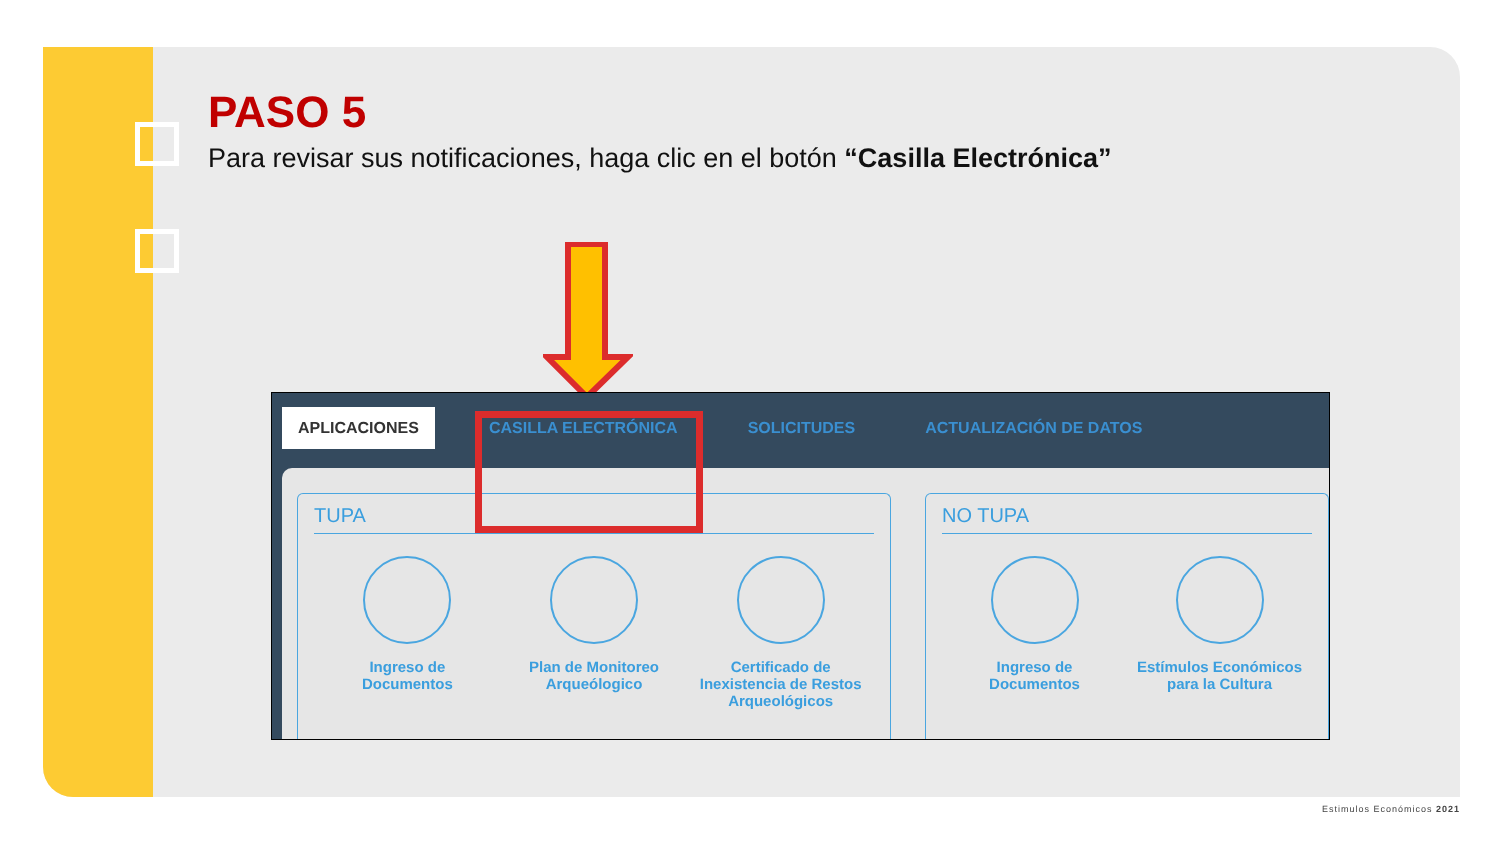PASO 5
Para revisar sus notificaciones, haga clic en el botón “Casilla Electrónica”
APLICACIONES CASILLA ELECTRÓNICA SOLICITUDES ACTUALIZACIÓN DE DATOS
TUPA
Ingreso de Documentos
Plan de Monitoreo Arqueólogico
Certificado de Inexistencia de Restos Arqueológicos
NO TUPA
Ingreso de Documentos
Estímulos Económicos para la Cultura
Estimulos Económicos 2021